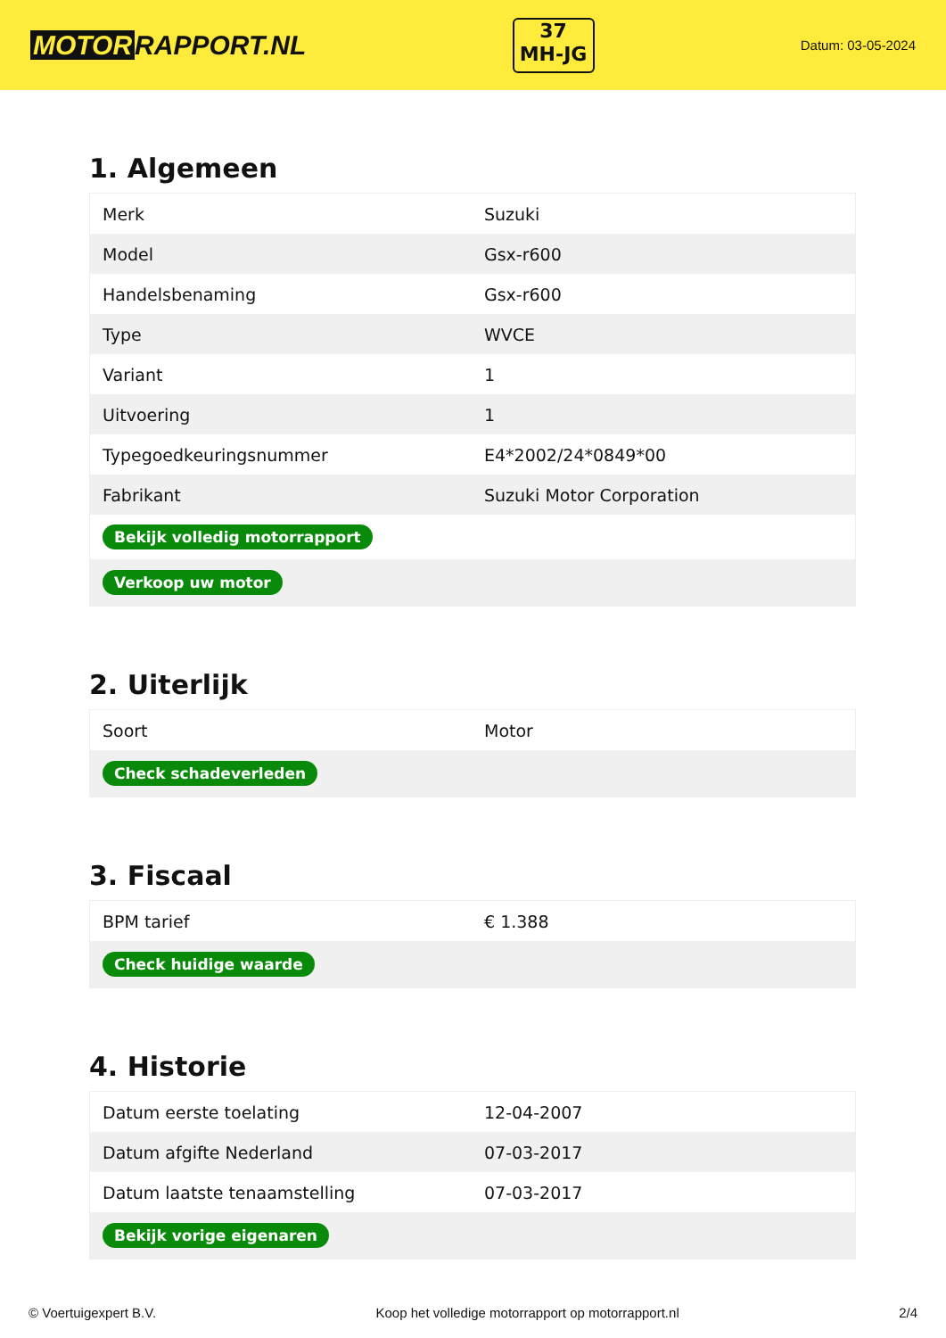MOTOR RAPPORT.NL
37
MH-JG
Datum: 03-05-2024
1. Algemeen
| Merk | Suzuki |
| Model | Gsx-r600 |
| Handelsbenaming | Gsx-r600 |
| Type | WVCE |
| Variant | 1 |
| Uitvoering | 1 |
| Typegoedkeuringsnummer | E4*2002/24*0849*00 |
| Fabrikant | Suzuki Motor Corporation |
| Bekijk volledig motorrapport | |
| Verkoop uw motor | |
2. Uiterlijk
| Soort | Motor |
| Check schadeverleden | |
3. Fiscaal
| BPM tarief | € 1.388 |
| Check huidige waarde | |
4. Historie
| Datum eerste toelating | 12-04-2007 |
| Datum afgifte Nederland | 07-03-2017 |
| Datum laatste tenaamstelling | 07-03-2017 |
| Bekijk vorige eigenaren | |
© Voertuigexpert B.V. Koop het volledige motorrapport op motorrapport.nl 2/4